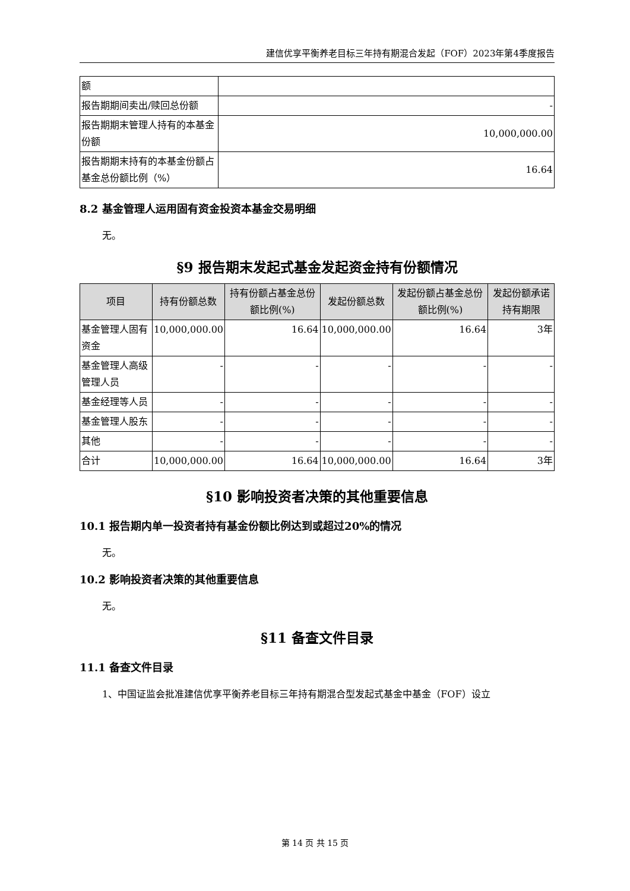建信优享平衡养老目标三年持有期混合发起（FOF）2023年第4季度报告
| 额 | |
| 报告期期间卖出/赎回总份额 | - |
| 报告期期末管理人持有的本基金份额 | 10,000,000.00 |
| 报告期期末持有的本基金份额占基金总份额比例（%） | 16.64 |
8.2 基金管理人运用固有资金投资本基金交易明细
无。
§9 报告期末发起式基金发起资金持有份额情况
| 项目 | 持有份额总数 | 持有份额占基金总份额比例(%) | 发起份额总数 | 发起份额占基金总份额比例(%) | 发起份额承诺持有期限 |
| --- | --- | --- | --- | --- | --- |
| 基金管理人固有资金 | 10,000,000.00 | 16.64 | 10,000,000.00 | 16.64 | 3年 |
| 基金管理人高级管理人员 | - | - | - | - | - |
| 基金经理等人员 | - | - | - | - | - |
| 基金管理人股东 | - | - | - | - | - |
| 其他 | - | - | - | - | - |
| 合计 | 10,000,000.00 | 16.64 | 10,000,000.00 | 16.64 | 3年 |
§10 影响投资者决策的其他重要信息
10.1 报告期内单一投资者持有基金份额比例达到或超过20%的情况
无。
10.2 影响投资者决策的其他重要信息
无。
§11 备查文件目录
11.1 备查文件目录
1、中国证监会批准建信优享平衡养老目标三年持有期混合型发起式基金中基金（FOF）设立
第 14 页 共 15 页